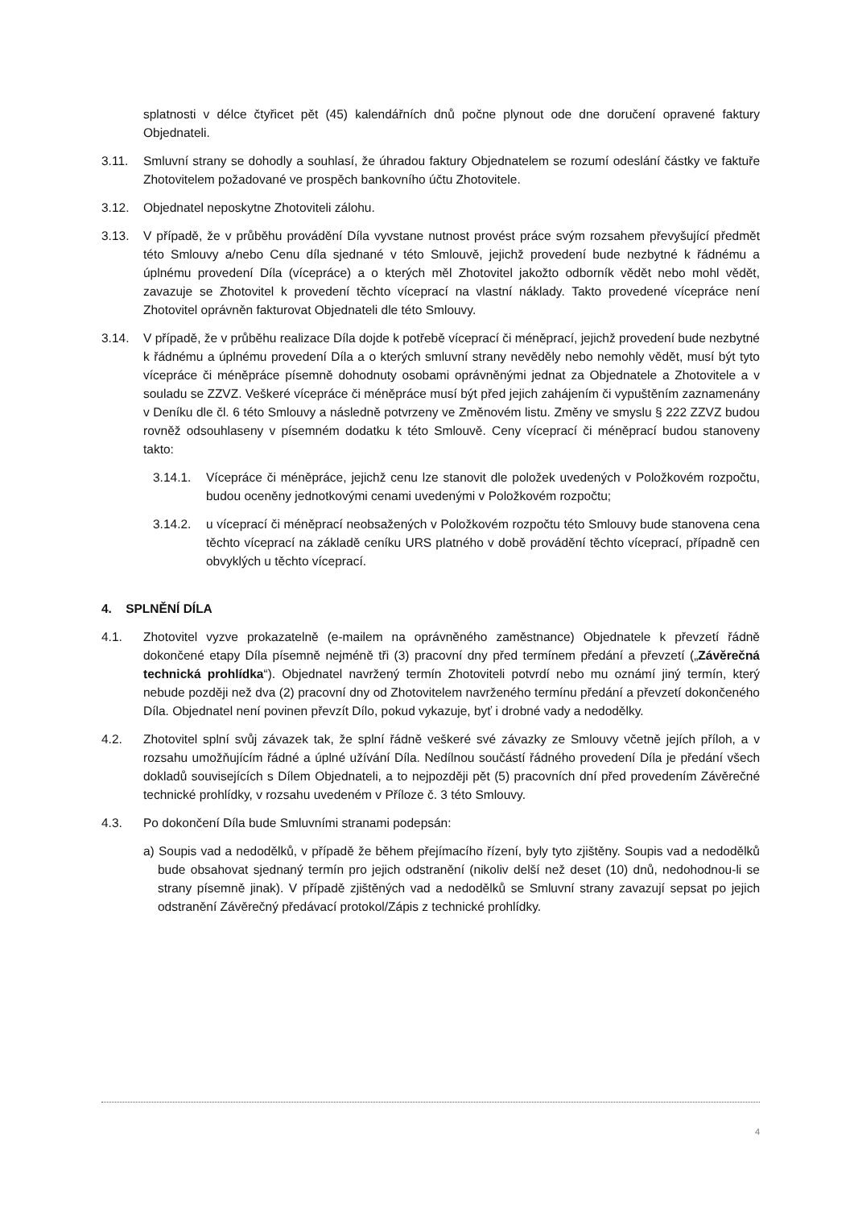splatnosti v délce čtyřicet pět (45) kalendářních dnů počne plynout ode dne doručení opravené faktury Objednateli.
3.11. Smluvní strany se dohodly a souhlasí, že úhradou faktury Objednatelem se rozumí odeslání částky ve faktuře Zhotovitelem požadované ve prospěch bankovního účtu Zhotovitele.
3.12. Objednatel neposkytne Zhotoviteli zálohu.
3.13. V případě, že v průběhu provádění Díla vyvstane nutnost provést práce svým rozsahem převyšující předmět této Smlouvy a/nebo Cenu díla sjednané v této Smlouvě, jejichž provedení bude nezbytné k řádnému a úplnému provedení Díla (vícepráce) a o kterých měl Zhotovitel jakožto odborník vědět nebo mohl vědět, zavazuje se Zhotovitel k provedení těchto víceprací na vlastní náklady. Takto provedené vícepráce není Zhotovitel oprávněn fakturovat Objednateli dle této Smlouvy.
3.14. V případě, že v průběhu realizace Díla dojde k potřebě víceprací či méněprací, jejichž provedení bude nezbytné k řádnému a úplnému provedení Díla a o kterých smluvní strany nevěděly nebo nemohly vědět, musí být tyto vícepráce či méněpráce písemně dohodnuty osobami oprávněnými jednat za Objednatele a Zhotovitele a v souladu se ZZVZ. Veškeré vícepráce či méněpráce musí být před jejich zahájením či vypuštěním zaznamenány v Deníku dle čl. 6 této Smlouvy a následně potvrzeny ve Změnovém listu. Změny ve smyslu § 222 ZZVZ budou rovněž odsouhlaseny v písemném dodatku k této Smlouvě. Ceny víceprací či méněprací budou stanoveny takto:
3.14.1. Vícepráce či méněpráce, jejichž cenu lze stanovit dle položek uvedených v Položkovém rozpočtu, budou oceněny jednotkovými cenami uvedenými v Položkovém rozpočtu;
3.14.2. u víceprací či méněprací neobsažených v Položkovém rozpočtu této Smlouvy bude stanovena cena těchto víceprací na základě ceníku URS platného v době provádění těchto víceprací, případně cen obvyklých u těchto víceprací.
4. SPLNĚNÍ DÍLA
4.1. Zhotovitel vyzve prokazatelně (e-mailem na oprávněného zaměstnance) Objednatele k převzetí řádně dokončené etapy Díla písemně nejméně tři (3) pracovní dny před termínem předání a převzetí („Závěrečná technická prohlídka“). Objednatel navržený termín Zhotoviteli potvrdí nebo mu oznámí jiný termín, který nebude později než dva (2) pracovní dny od Zhotovitelem navrženého termínu předání a převzetí dokončeného Díla. Objednatel není povinen převzít Dílo, pokud vykazuje, byť i drobné vady a nedodělky.
4.2. Zhotovitel splní svůj závazek tak, že splní řádně veškeré své závazky ze Smlouvy včetně jejích příloh, a v rozsahu umožňujícím řádné a úplné užívání Díla. Nedílnou součástí řádného provedení Díla je předání všech dokladů souvisejících s Dílem Objednateli, a to nejpozději pět (5) pracovních dní před provedením Závěrečné technické prohlídky, v rozsahu uvedeném v Příloze č. 3 této Smlouvy.
4.3. Po dokončení Díla bude Smluvními stranami podepsán:
a) Soupis vad a nedodělků, v případě že během přejímacího řízení, byly tyto zjištěny. Soupis vad a nedodělků bude obsahovat sjednaný termín pro jejich odstranění (nikoliv delší než deset (10) dnů, nedohodnou-li se strany písemně jinak). V případě zjištěných vad a nedodělků se Smluvní strany zavazují sepsat po jejich odstranění Závěrečný předávací protokol/Zápis z technické prohlídky.
4